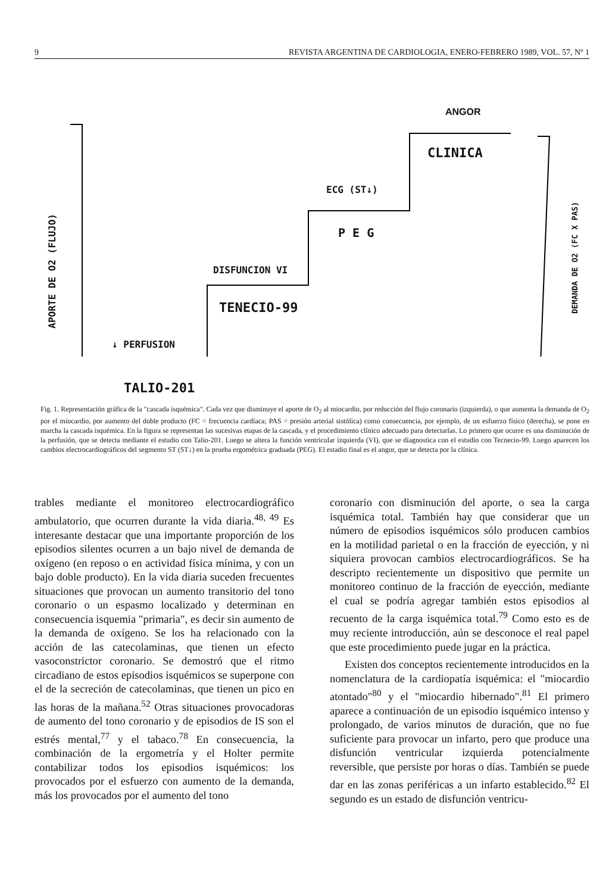9 REVISTA ARGENTINA DE CARDIOLOGIA, ENERO-FEBRERO 1989, VOL. 57, Nº 1
ANGOR
CLINICA
ECG (ST↓)
P E G
DISFUNCION VI
TENECIO-99
↓ PERFUSION
TALIO-201
APORTE DE O2 (FLUJO)
DEMANDA DE O2 (FC X PAS)
Fig. 1. Representación gráfica de la "cascada isquémica". Cada vez que disminuye el aporte de O<sub>2</sub> al miocardio, por reducción del flujo coronario (izquierda), o que aumenta la demanda de O<sub>2</sub> por el miocardio, por aumento del doble producto (FC = frecuencia cardíaca; PAS = presión arterial sistólica) como consecuencia, por ejemplo, de un esfuerzo físico (derecha), se pone en marcha la cascada isquémica. En la figura se representan las sucesivas etapas de la cascada, y el procedimiento clínico adecuado para detectarlas. Lo primero que ocurre es una disminución de la perfusión, que se detecta mediante el estudio con Talio-201. Luego se altera la función ventricular izquierda (VI), que se diagnostica con el estudio con Tecnecio-99. Luego aparecen los cambios electrocardiográficos del segmento ST (ST↓) en la prueba ergométrica graduada (PEG). El estadio final es el angor, que se detecta por la clínica.
trables mediante el monitoreo electrocardiográfico ambulatorio, que ocurren durante la vida diaria.<sup>48, 49</sup> Es interesante destacar que una importante proporción de los episodios silentes ocurren a un bajo nivel de demanda de oxígeno (en reposo o en actividad física mínima, y con un bajo doble producto). En la vida diaria suceden frecuentes situaciones que provocan un aumento transitorio del tono coronario o un espasmo localizado y determinan en consecuencia isquemia "primaria", es decir sin aumento de la demanda de oxígeno. Se los ha relacionado con la acción de las catecolaminas, que tienen un efecto vasoconstrictor coronario. Se demostró que el ritmo circadiano de estos episodios isquémicos se superpone con el de la secreción de catecolaminas, que tienen un pico en las horas de la mañana.<sup>52</sup> Otras situaciones provocadoras de aumento del tono coronario y de episodios de IS son el estrés mental,<sup>77</sup> y el tabaco.<sup>78</sup> En consecuencia, la combinación de la ergometría y el Holter permite contabilizar todos los episodios isquémicos: los provocados por el esfuerzo con aumento de la demanda, más los provocados por el aumento del tono
coronario con disminución del aporte, o sea la carga isquémica total. También hay que considerar que un número de episodios isquémicos sólo producen cambios en la motilidad parietal o en la fracción de eyección, y ni siquiera provocan cambios electrocardiográficos. Se ha descripto recientemente un dispositivo que permite un monitoreo continuo de la fracción de eyección, mediante el cual se podría agregar también estos episodios al recuento de la carga isquémica total.<sup>79</sup> Como esto es de muy reciente introducción, aún se desconoce el real papel que este procedimiento puede jugar en la práctica.
Existen dos conceptos recientemente introducidos en la nomenclatura de la cardiopatía isquémica: el "miocardio atontado"<sup>80</sup> y el "miocardio hibernado".<sup>81</sup> El primero aparece a continuación de un episodio isquémico intenso y prolongado, de varios minutos de duración, que no fue suficiente para provocar un infarto, pero que produce una disfunción ventricular izquierda potencialmente reversible, que persiste por horas o días. También se puede dar en las zonas periféricas a un infarto establecido.<sup>82</sup> El segundo es un estado de disfunción ventricu-